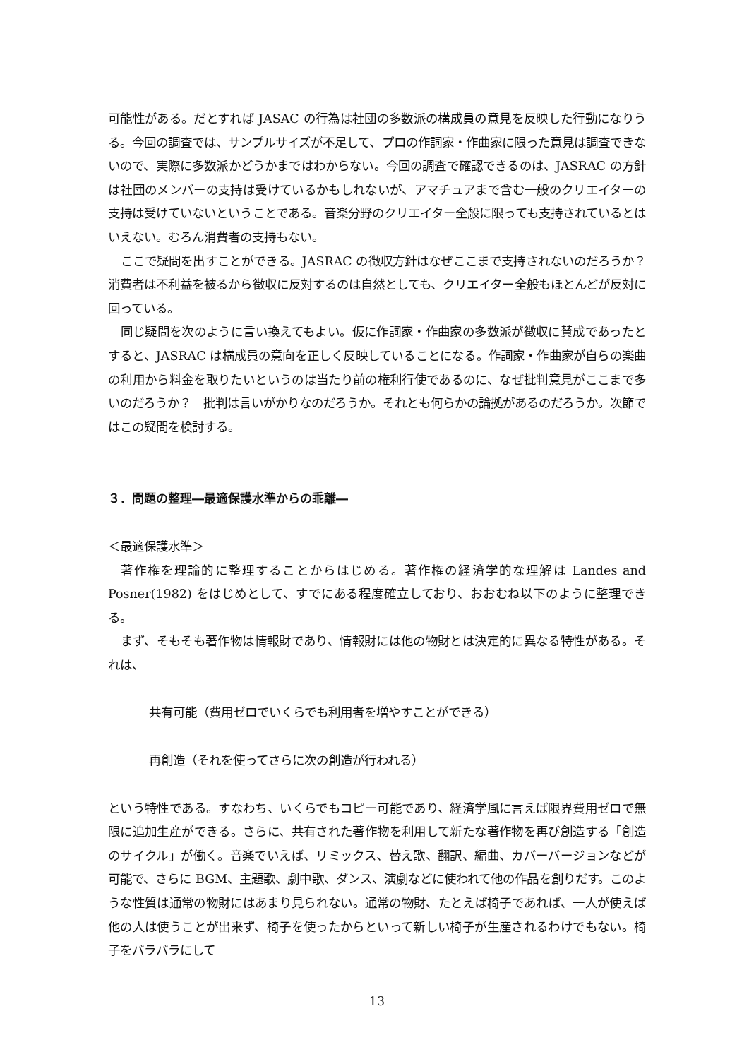可能性がある。だとすれば JASAC の行為は社団の多数派の構成員の意見を反映した行動になりうる。今回の調査では、サンプルサイズが不足して、プロの作詞家・作曲家に限った意見は調査できないので、実際に多数派かどうかまではわからない。今回の調査で確認できるのは、JASRAC の方針は社団のメンバーの支持は受けているかもしれないが、アマチュアまで含む一般のクリエイターの支持は受けていないということである。音楽分野のクリエイター全般に限っても支持されているとはいえない。むろん消費者の支持もない。
ここで疑問を出すことができる。JASRAC の徴収方針はなぜここまで支持されないのだろうか？　消費者は不利益を被るから徴収に反対するのは自然としても、クリエイター全般もほとんどが反対に回っている。
同じ疑問を次のように言い換えてもよい。仮に作詞家・作曲家の多数派が徴収に賛成であったとすると、JASRAC は構成員の意向を正しく反映していることになる。作詞家・作曲家が自らの楽曲の利用から料金を取りたいというのは当たり前の権利行使であるのに、なぜ批判意見がここまで多いのだろうか？　批判は言いがかりなのだろうか。それとも何らかの論拠があるのだろうか。次節ではこの疑問を検討する。
３．問題の整理―最適保護水準からの乖離―
＜最適保護水準＞
著作権を理論的に整理することからはじめる。著作権の経済学的な理解は Landes and Posner(1982) をはじめとして、すでにある程度確立しており、おおむね以下のように整理できる。
まず、そもそも著作物は情報財であり、情報財には他の物財とは決定的に異なる特性がある。それは、
共有可能（費用ゼロでいくらでも利用者を増やすことができる）
再創造（それを使ってさらに次の創造が行われる）
という特性である。すなわち、いくらでもコピー可能であり、経済学風に言えば限界費用ゼロで無限に追加生産ができる。さらに、共有された著作物を利用して新たな著作物を再び創造する「創造のサイクル」が働く。音楽でいえば、リミックス、替え歌、翻訳、編曲、カバーバージョンなどが可能で、さらに BGM、主題歌、劇中歌、ダンス、演劇などに使われて他の作品を創りだす。このような性質は通常の物財にはあまり見られない。通常の物財、たとえば椅子であれば、一人が使えば他の人は使うことが出来ず、椅子を使ったからといって新しい椅子が生産されるわけでもない。椅子をバラバラにして
13